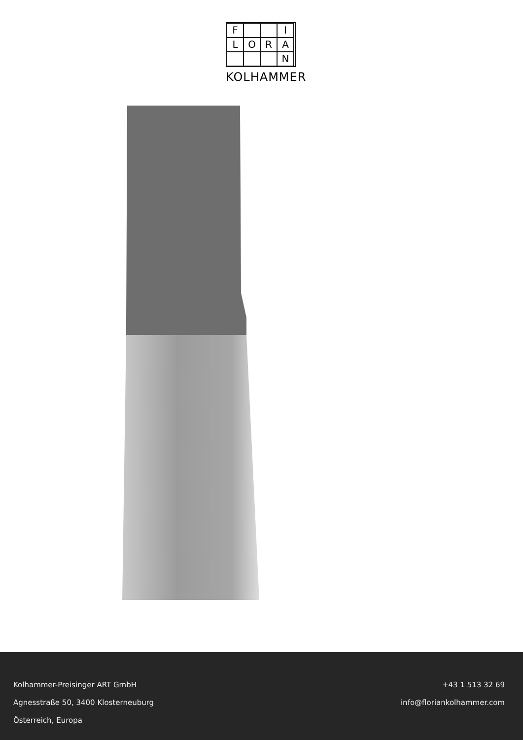F
I
L
O
R
A
N
KOLHAMMER
Kolhammer-Preisinger ART GmbH
Agnesstraße 50, 3400 Klosterneuburg
Österreich, Europa
+43 1 513 32 69
info@floriankolhammer.com